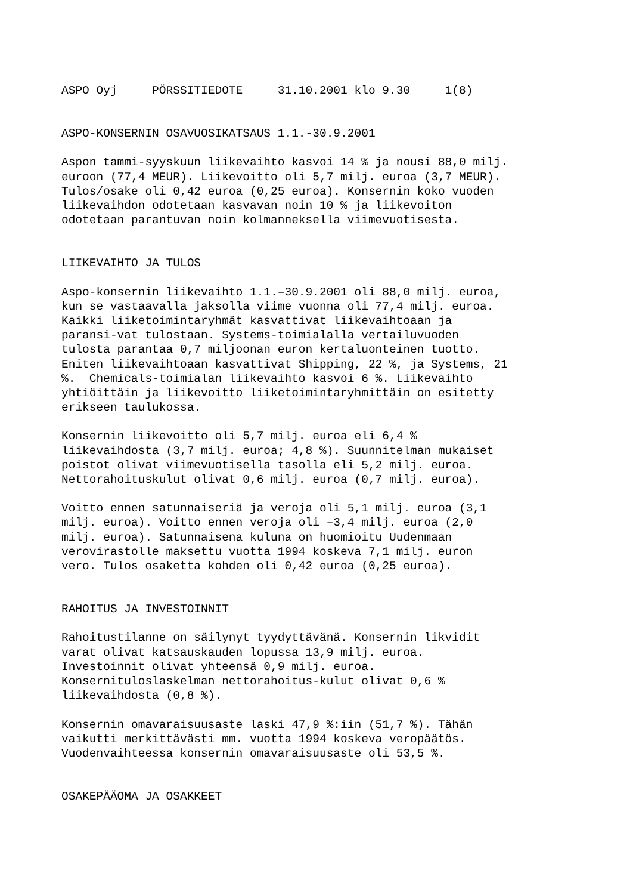ASPO Oyj PÖRSSITIEDOTE 31.10.2001 klo 9.30 1(8)
ASPO-KONSERNIN OSAVUOSIKATSAUS 1.1.-30.9.2001
Aspon tammi-syyskuun liikevaihto kasvoi 14 % ja nousi 88,0 milj. euroon (77,4 MEUR). Liikevoitto oli 5,7 milj. euroa (3,7 MEUR). Tulos/osake oli 0,42 euroa (0,25 euroa). Konsernin koko vuoden liikevaihdon odotetaan kasvavan noin 10 % ja liikevoiton odotetaan parantuvan noin kolmanneksella viimevuotisesta.
LIIKEVAIHTO JA TULOS
Aspo-konsernin liikevaihto 1.1.–30.9.2001 oli 88,0 milj. euroa, kun se vastaavalla jaksolla viime vuonna oli 77,4 milj. euroa. Kaikki liiketoimintaryhmät kasvattivat liikevaihtoaan ja paransi-vat tulostaan. Systems-toimialalla vertailuvuoden tulosta parantaa 0,7 miljoonan euron kertaluonteinen tuotto. Eniten liikevaihtoaan kasvattivat Shipping, 22 %, ja Systems, 21 %. Chemicals-toimialan liikevaihto kasvoi 6 %. Liikevaihto yhtiöittäin ja liikevoitto liiketoimintaryhmittäin on esitetty erikseen taulukossa.
Konsernin liikevoitto oli 5,7 milj. euroa eli 6,4 % liikevaihdosta (3,7 milj. euroa; 4,8 %). Suunnitelman mukaiset poistot olivat viimevuotisella tasolla eli 5,2 milj. euroa. Nettorahoituskulut olivat 0,6 milj. euroa (0,7 milj. euroa).
Voitto ennen satunnaiseriä ja veroja oli 5,1 milj. euroa (3,1 milj. euroa). Voitto ennen veroja oli –3,4 milj. euroa (2,0 milj. euroa). Satunnaisena kuluna on huomioitu Uudenmaan verovirastolle maksettu vuotta 1994 koskeva 7,1 milj. euron vero. Tulos osaketta kohden oli 0,42 euroa (0,25 euroa).
RAHOITUS JA INVESTOINNIT
Rahoitustilanne on säilynyt tyydyttävänä. Konsernin likvidit varat olivat katsauskauden lopussa 13,9 milj. euroa. Investoinnit olivat yhteensä 0,9 milj. euroa. Konsernituloslaskelman nettorahoitus-kulut olivat 0,6 % liikevaihdosta (0,8 %).
Konsernin omavaraisuusaste laski 47,9 %:iin (51,7 %). Tähän vaikutti merkittävästi mm. vuotta 1994 koskeva veropäätös. Vuodenvaihteessa konsernin omavaraisuusaste oli 53,5 %.
OSAKEPÄÄOMA JA OSAKKEET